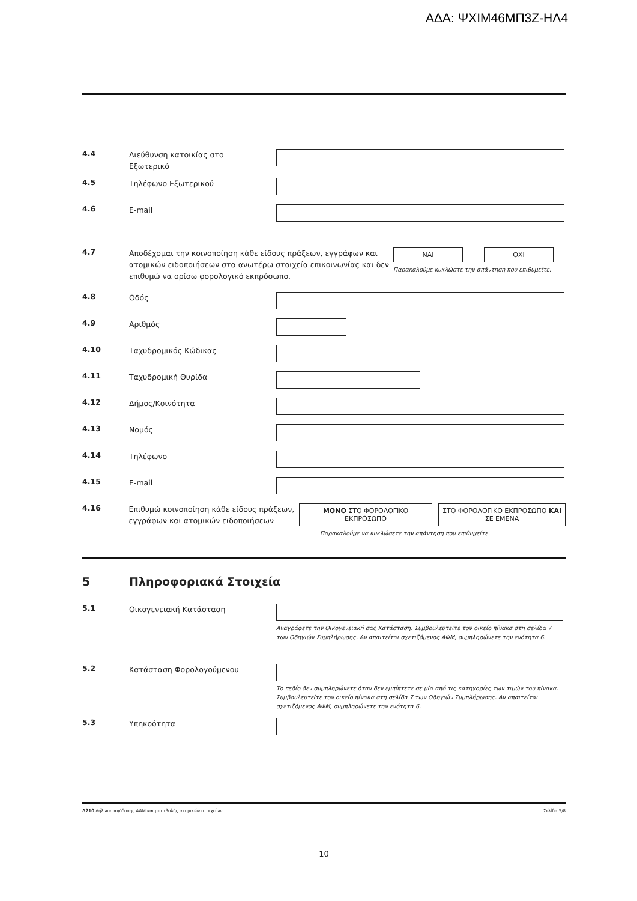ΑΔΑ: ΨΧΙΜ46ΜΠ3Ζ-ΗΛ4
4.4
Διεύθυνση κατοικίας στο
Εξωτερικό
4.5
Τηλέφωνο Εξωτερικού
4.6
E-mail
4.7
Αποδέχομαι την κοινοποίηση κάθε είδους πράξεων, εγγράφων και ατομικών ειδοποιήσεων στα ανωτέρω στοιχεία επικοινωνίας και δεν επιθυμώ να ορίσω φορολογικό εκπρόσωπο.
ΝΑΙ ΟΧΙ
Παρακαλούμε κυκλώστε την απάντηση που επιθυμείτε.
4.8
Οδός
4.9
Αριθμός
4.10
Ταχυδρομικός Κώδικας
4.11
Ταχυδρομική Θυρίδα
4.12
Δήμος/Κοινότητα
4.13
Νομός
4.14
Τηλέφωνο
4.15
E-mail
4.16
Επιθυμώ κοινοποίηση κάθε είδους πράξεων, εγγράφων και ατομικών ειδοποιήσεων
ΜΟΝΟ ΣΤΟ ΦΟΡΟΛΟΓΙΚΟ ΕΚΠΡΟΣΩΠΟ ΣΤΟ ΦΟΡΟΛΟΓΙΚΟ ΕΚΠΡΟΣΩΠΟ ΚΑΙ ΣΕ ΕΜΕΝΑ
Παρακαλούμε να κυκλώσετε την απάντηση που επιθυμείτε.
5 Πληροφοριακά Στοιχεία
5.1
Οικογενειακή Κατάσταση
Αναγράφετε την Οικογενειακή σας Κατάσταση. Συμβουλευτείτε τον οικείο πίνακα στη σελίδα 7 των Οδηγιών Συμπλήρωσης. Αν απαιτείται σχετιζόμενος ΑΦΜ, συμπληρώνετε την ενότητα 6.
5.2
Κατάσταση Φορολογούμενου
Το πεδίο δεν συμπληρώνετε όταν δεν εμπίπτετε σε μία από τις κατηγορίες των τιμών του πίνακα. Συμβουλευτείτε τον οικείο πίνακα στη σελίδα 7 των Οδηγιών Συμπλήρωσης. Αν απαιτείται σχετιζόμενος ΑΦΜ, συμπληρώνετε την ενότητα 6.
5.3
Υπηκοότητα
Δ210 Δήλωση απόδοσης ΑΦΜ και μεταβολής ατομικών στοιχείων Σελίδα 5/8
10